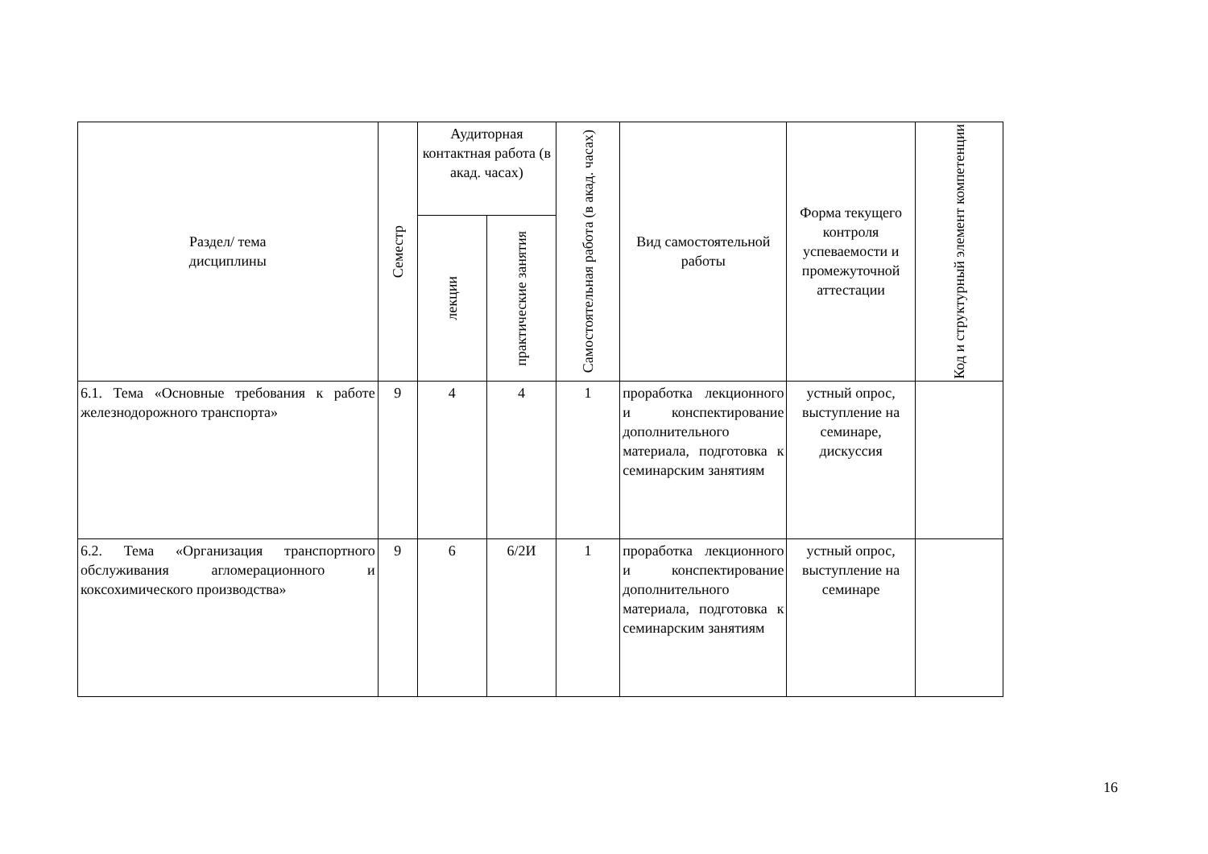| Раздел/ тема дисциплины | Семестр | Аудиторная контактная работа (в акад. часах) | | Самостоятельная работа (в акад. часах) | Вид самостоятельной работы | Форма текущего контроля успеваемости и промежуточной аттестации | Код и структурный элемент компетенции |
| --- | --- | --- | --- | --- | --- | --- | --- |
| | | лекции | практические занятия | | | | |
| 6.1. Тема «Основные требования к работе железнодорожного транспорта» | 9 | 4 | 4 | 1 | проработка лекционного и конспектирование дополнительного материала, подготовка к семинарским занятиям | устный опрос, выступление на семинаре, дискуссия | |
| 6.2. Тема «Организация транспортного обслуживания агломерационного и коксохимического производства» | 9 | 6 | 6/2И | 1 | проработка лекционного и конспектирование дополнительного материала, подготовка к семинарским занятиям | устный опрос, выступление на семинаре | |
16